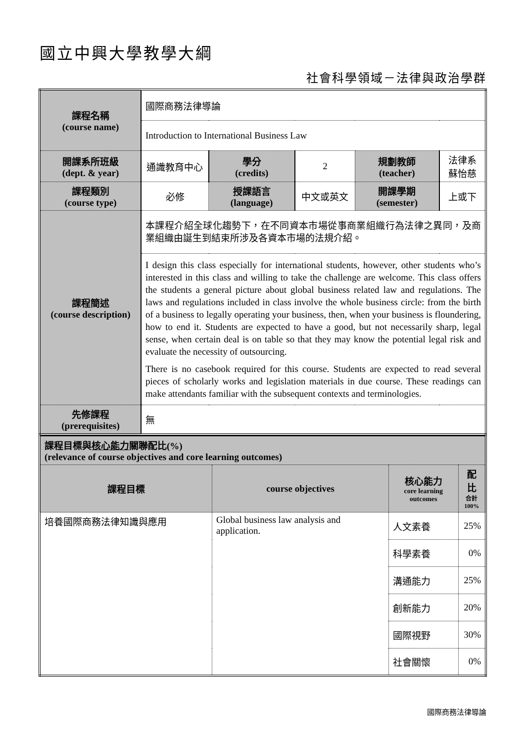國立中興大學教學大綱
社會科學領域－法律與政治學群
| 課程名稱 (course name) | 國際商務法律導論 | | | | |
| | Introduction to International Business Law | | | | |
| 開課系所班級 (dept. & year) | 通識教育中心 | 學分 (credits) | 2 | 規劃教師 (teacher) | 法律系 蘇怡慈 |
| 課程類別 (course type) | 必修 | 授課語言 (language) | 中文或英文 | 開課學期 (semester) | 上或下 |
| 課程簡述 (course description) | 本課程介紹全球化趨勢下，在不同資本市場從事商業組織行為法律之異同，及商業組織由誕生到結束所涉及各資本市場的法規介紹。 | | | | |
| | I design this class especially for international students, however, other students who’s interested in this class and willing to take the challenge are welcome. This class offers the students a general picture about global business related law and regulations. The laws and regulations included in class involve the whole business circle: from the birth of a business to legally operating your business, then, when your business is floundering, how to end it. Students are expected to have a good, but not necessarily sharp, legal sense, when certain deal is on table so that they may know the potential legal risk and evaluate the necessity of outsourcing. There is no casebook required for this course. Students are expected to read several pieces of scholarly works and legislation materials in due course. These readings can make attendants familiar with the subsequent contexts and terminologies. | | | | |
| 先修課程 (prerequisites) | 無 | | | | |
| 課程目標與 核心能力 關聯配比(%) (relevance of course objectives and core learning outcomes) | | | |
| 課程目標 | course objectives | 核心能力 core learning outcomes | 配比 合計 100% |
| 培養國際商務法律知識與應用 | Global business law analysis and application. | 人文素養 | 25% |
| | | 科學素養 | 0% |
| | | 溝通能力 | 25% |
| | | 創新能力 | 20% |
| | | 國際視野 | 30% |
| | | 社會關懷 | 0% |
國際商務法律導論